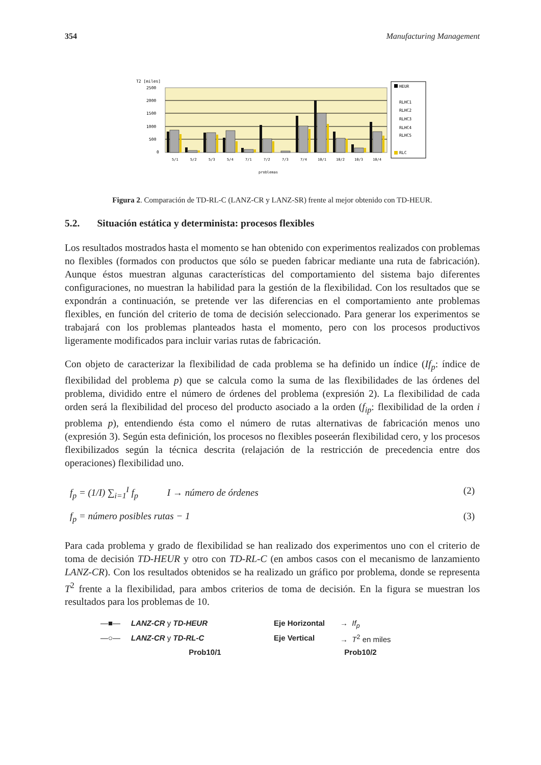354 Manufacturing Management
T2 [miles]
2500
2000
1500
1000
500
0
5/1
5/2
5/3
5/4
7/1
7/2
7/3
7/4
10/1
10/2
10/3
10/4
problemas
HEUR
RLHC1
RLHC2
RLHC3
RLHC4
RLHC5
RLC
Figura 2. Comparación de TD-RL-C (LANZ-CR y LANZ-SR) frente al mejor obtenido con TD-HEUR.
5.2. Situación estática y determinista: procesos flexibles
Los resultados mostrados hasta el momento se han obtenido con experimentos realizados con problemas no flexibles (formados con productos que sólo se pueden fabricar mediante una ruta de fabricación). Aunque éstos muestran algunas características del comportamiento del sistema bajo diferentes configuraciones, no muestran la habilidad para la gestión de la flexibilidad. Con los resultados que se expondrán a continuación, se pretende ver las diferencias en el comportamiento ante problemas flexibles, en función del criterio de toma de decisión seleccionado. Para generar los experimentos se trabajará con los problemas planteados hasta el momento, pero con los procesos productivos ligeramente modificados para incluir varias rutas de fabricación.
Con objeto de caracterizar la flexibilidad de cada problema se ha definido un índice (If<sub>p</sub>: índice de flexibilidad del problema p) que se calcula como la suma de las flexibilidades de las órdenes del problema, dividido entre el número de órdenes del problema (expresión 2). La flexibilidad de cada orden será la flexibilidad del proceso del producto asociado a la orden (f<sub>ip</sub>: flexibilidad de la orden i problema p), entendiendo ésta como el número de rutas alternativas de fabricación menos uno (expresión 3). Según esta definición, los procesos no flexibles poseerán flexibilidad cero, y los procesos flexibilizados según la técnica descrita (relajación de la restricción de precedencia entre dos operaciones) flexibilidad uno.
f<sub>p</sub> = (1/I) ∑<sub>i=1</sub><sup>I</sup> f<sub>p</sub> I → número de órdenes (2)
f<sub>p</sub> = número posibles rutas − 1 (3)
Para cada problema y grado de flexibilidad se han realizado dos experimentos uno con el criterio de toma de decisión TD-HEUR y otro con TD-RL-C (en ambos casos con el mecanismo de lanzamiento LANZ-CR). Con los resultados obtenidos se ha realizado un gráfico por problema, donde se representa T<sup>2</sup> frente a la flexibilidad, para ambos criterios de toma de decisión. En la figura se muestran los resultados para los problemas de 10.
—■— LANZ-CR y TD-HEUR Eje Horizontal → If<sub>p</sub>
—○— LANZ-CR y TD-RL-C Eje Vertical → T<sup>2</sup> en miles
Prob10/1 Prob10/2